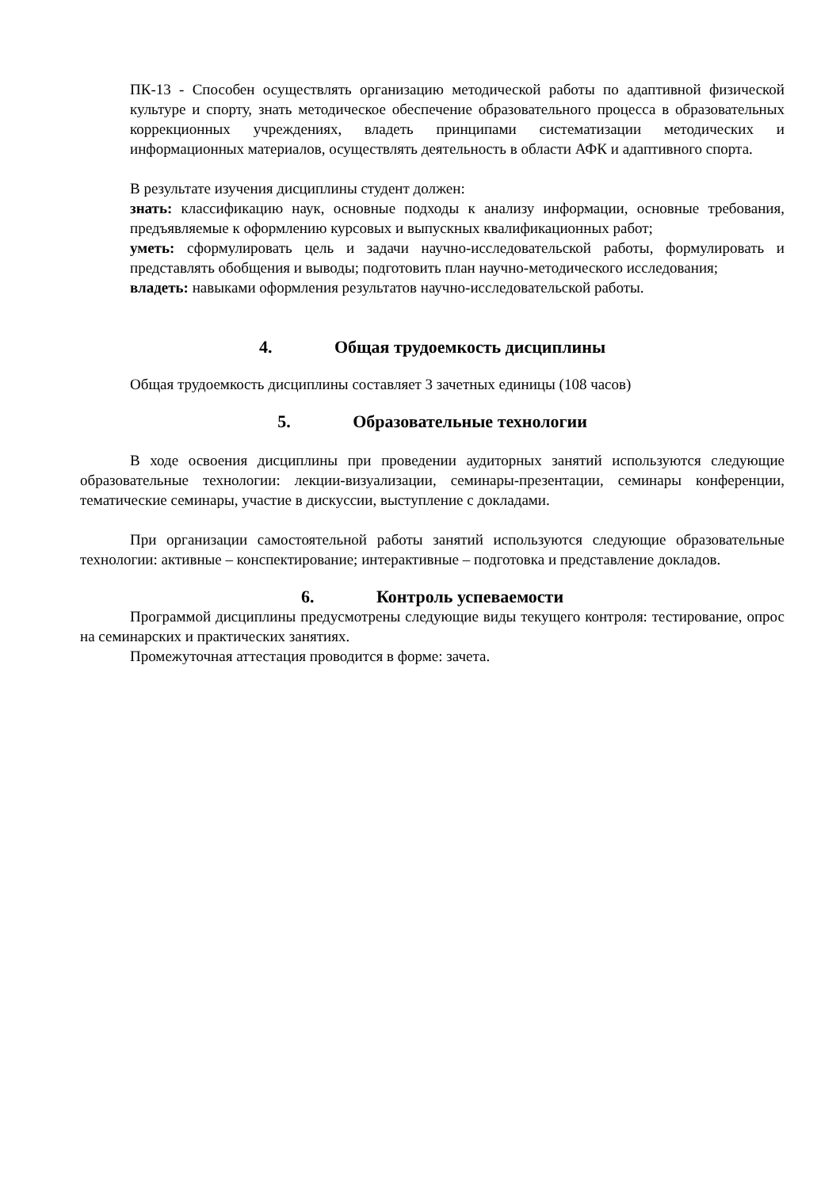ПК-13 - Способен осуществлять организацию методической работы по адаптивной физической культуре и спорту, знать методическое обеспечение образовательного процесса в образовательных коррекционных учреждениях, владеть принципами систематизации методических и информационных материалов, осуществлять деятельность в области АФК и адаптивного спорта.
В результате изучения дисциплины студент должен:
знать: классификацию наук, основные подходы к анализу информации, основные требования, предъявляемые к оформлению курсовых и выпускных квалификационных работ;
уметь: сформулировать цель и задачи научно-исследовательской работы, формулировать и представлять обобщения и выводы; подготовить план научно-методического исследования;
владеть: навыками оформления результатов научно-исследовательской работы.
4. Общая трудоемкость дисциплины
Общая трудоемкость дисциплины составляет 3 зачетных единицы (108 часов)
5. Образовательные технологии
В ходе освоения дисциплины при проведении аудиторных занятий используются следующие образовательные технологии: лекции-визуализации, семинары-презентации, семинары конференции, тематические семинары, участие в дискуссии, выступление с докладами.
При организации самостоятельной работы занятий используются следующие образовательные технологии: активные – конспектирование; интерактивные – подготовка и представление докладов.
6. Контроль успеваемости
Программой дисциплины предусмотрены следующие виды текущего контроля: тестирование, опрос на семинарских и практических занятиях.
Промежуточная аттестация проводится в форме: зачета.